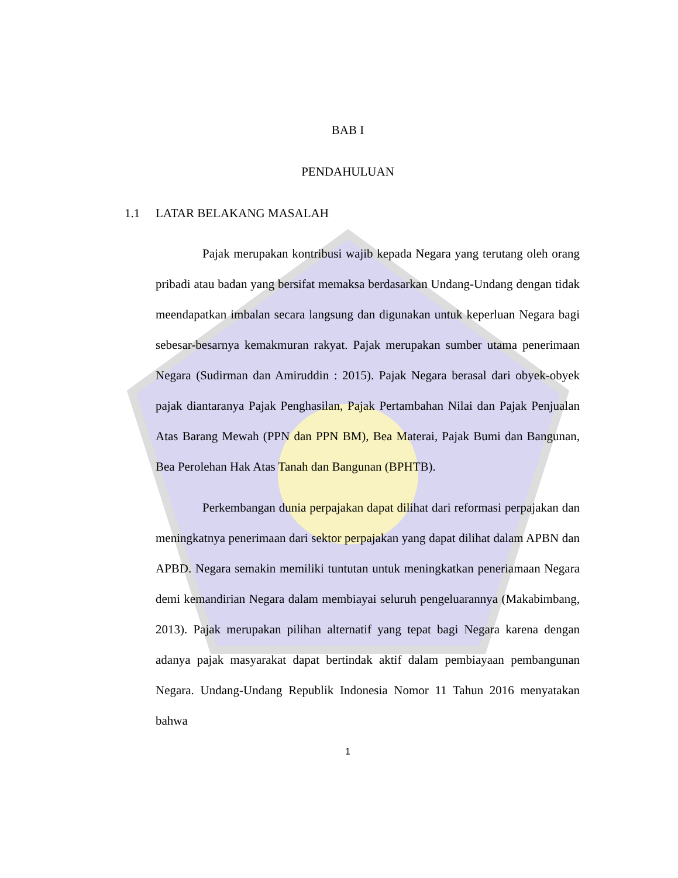BAB I
PENDAHULUAN
1.1 LATAR BELAKANG MASALAH
Pajak merupakan kontribusi wajib kepada Negara yang terutang oleh orang pribadi atau badan yang bersifat memaksa berdasarkan Undang-Undang dengan tidak meendapatkan imbalan secara langsung dan digunakan untuk keperluan Negara bagi sebesar-besarnya kemakmuran rakyat. Pajak merupakan sumber utama penerimaan Negara (Sudirman dan Amiruddin : 2015). Pajak Negara berasal dari obyek-obyek pajak diantaranya Pajak Penghasilan, Pajak Pertambahan Nilai dan Pajak Penjualan Atas Barang Mewah (PPN dan PPN BM), Bea Materai, Pajak Bumi dan Bangunan, Bea Perolehan Hak Atas Tanah dan Bangunan (BPHTB).
Perkembangan dunia perpajakan dapat dilihat dari reformasi perpajakan dan meningkatnya penerimaan dari sektor perpajakan yang dapat dilihat dalam APBN dan APBD. Negara semakin memiliki tuntutan untuk meningkatkan peneriamaan Negara demi kemandirian Negara dalam membiayai seluruh pengeluarannya (Makabimbang, 2013). Pajak merupakan pilihan alternatif yang tepat bagi Negara karena dengan adanya pajak masyarakat dapat bertindak aktif dalam pembiayaan pembangunan Negara. Undang-Undang Republik Indonesia Nomor 11 Tahun 2016 menyatakan bahwa
1